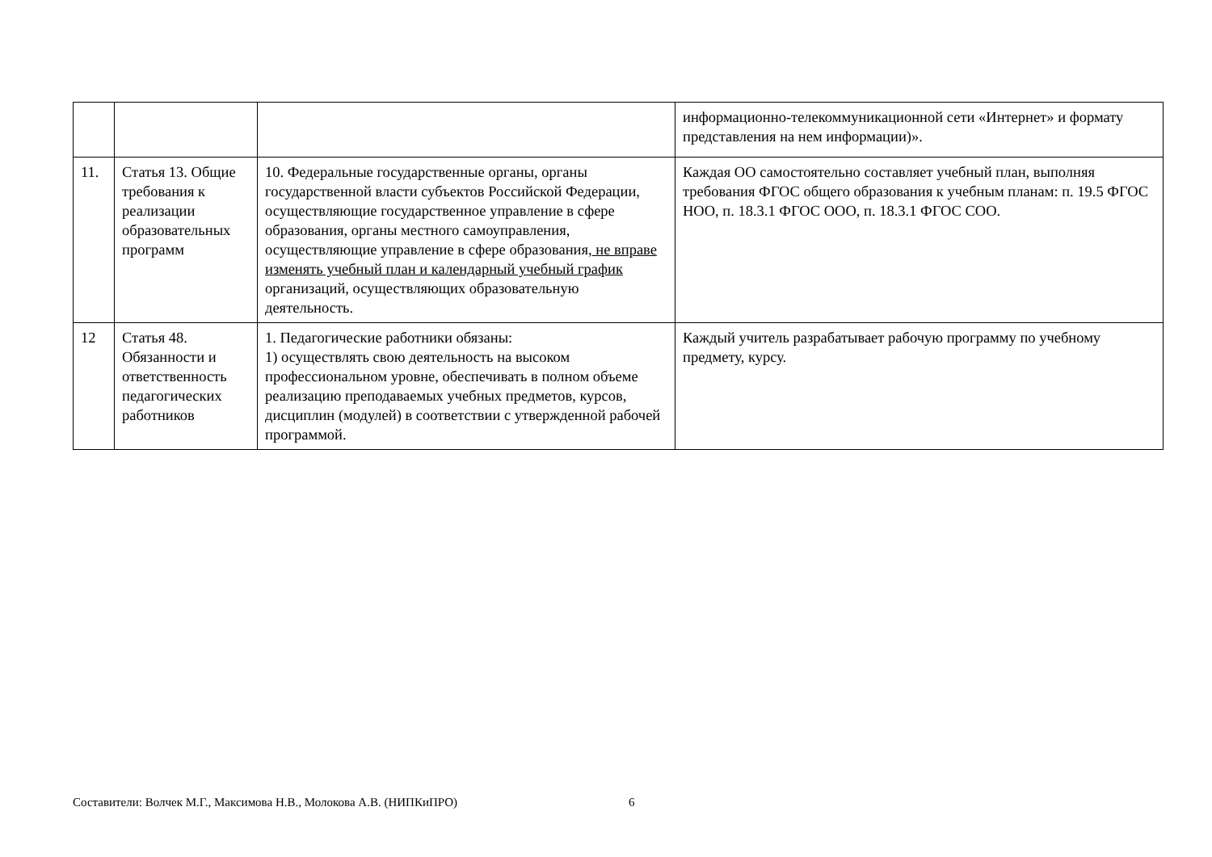| | | | информационно-телекоммуникационной сети «Интернет» и формату представления на нем информации)». |
| 11. | Статья 13. Общие требования к реализации образовательных программ | 10. Федеральные государственные органы, органы государственной власти субъектов Российской Федерации, осуществляющие государственное управление в сфере образования, органы местного самоуправления, осуществляющие управление в сфере образования, не вправе изменять учебный план и календарный учебный график организаций, осуществляющих образовательную деятельность. | Каждая ОО самостоятельно составляет учебный план, выполняя требования ФГОС общего образования к учебным планам: п. 19.5 ФГОС НОО, п. 18.3.1 ФГОС ООО, п. 18.3.1 ФГОС СОО. |
| 12 | Статья 48. Обязанности и ответственность педагогических работников | 1. Педагогические работники обязаны: 1) осуществлять свою деятельность на высоком профессиональном уровне, обеспечивать в полном объеме реализацию преподаваемых учебных предметов, курсов, дисциплин (модулей) в соответствии с утвержденной рабочей программой. | Каждый учитель разрабатывает рабочую программу по учебному предмету, курсу. |
Составители: Волчек М.Г., Максимова Н.В., Молокова А.В. (НИПКиПРО)
6